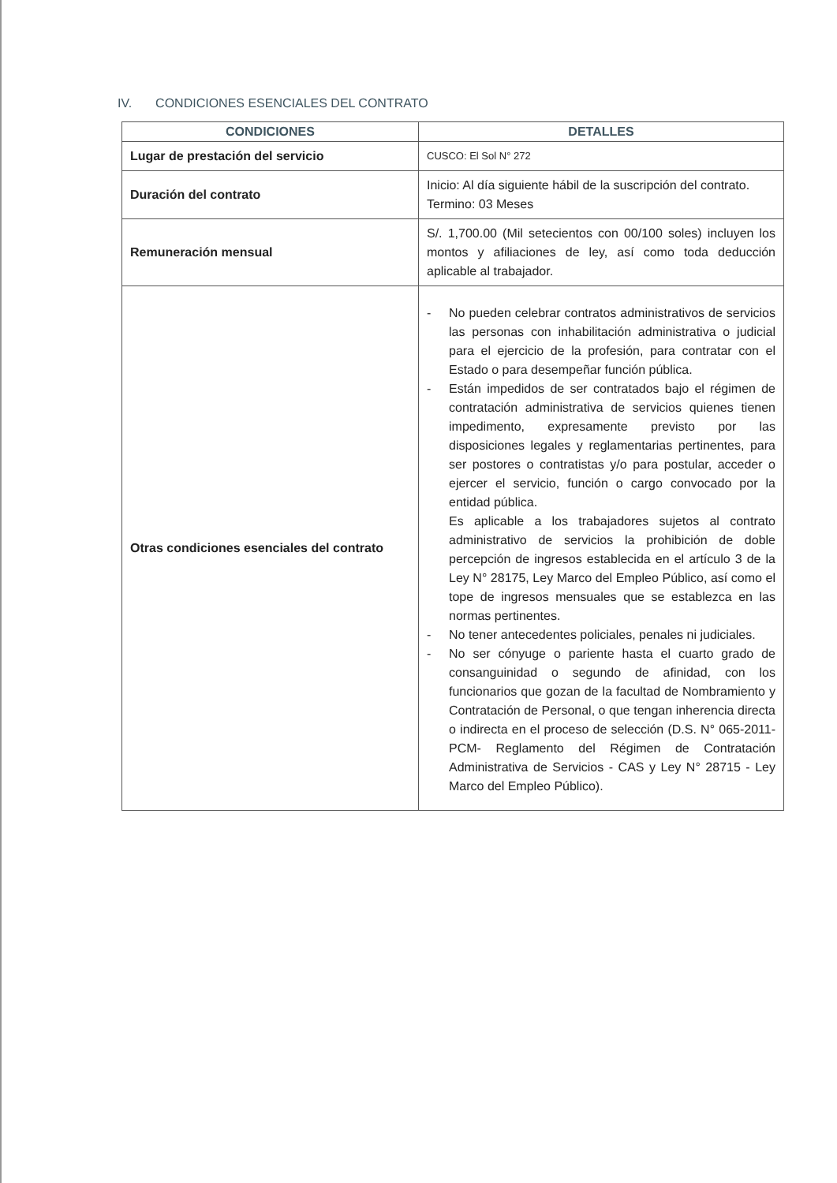IV. CONDICIONES ESENCIALES DEL CONTRATO
| CONDICIONES | DETALLES |
| --- | --- |
| Lugar de prestación del servicio | CUSCO: El Sol N° 272 |
| Duración del contrato | Inicio: Al día siguiente hábil de la suscripción del contrato. Termino: 03 Meses |
| Remuneración mensual | S/. 1,700.00 (Mil setecientos con 00/100 soles) incluyen los montos y afiliaciones de ley, así como toda deducción aplicable al trabajador. |
| Otras condiciones esenciales del contrato | - No pueden celebrar contratos administrativos de servicios las personas con inhabilitación administrativa o judicial para el ejercicio de la profesión, para contratar con el Estado o para desempeñar función pública. - Están impedidos de ser contratados bajo el régimen de contratación administrativa de servicios quienes tienen impedimento, expresamente previsto por las disposiciones legales y reglamentarias pertinentes, para ser postores o contratistas y/o para postular, acceder o ejercer el servicio, función o cargo convocado por la entidad pública. Es aplicable a los trabajadores sujetos al contrato administrativo de servicios la prohibición de doble percepción de ingresos establecida en el artículo 3 de la Ley N° 28175, Ley Marco del Empleo Público, así como el tope de ingresos mensuales que se establezca en las normas pertinentes. - No tener antecedentes policiales, penales ni judiciales. - No ser cónyuge o pariente hasta el cuarto grado de consanguinidad o segundo de afinidad, con los funcionarios que gozan de la facultad de Nombramiento y Contratación de Personal, o que tengan inherencia directa o indirecta en el proceso de selección (D.S. N° 065-2011-PCM- Reglamento del Régimen de Contratación Administrativa de Servicios - CAS y Ley N° 28715 - Ley Marco del Empleo Público). |